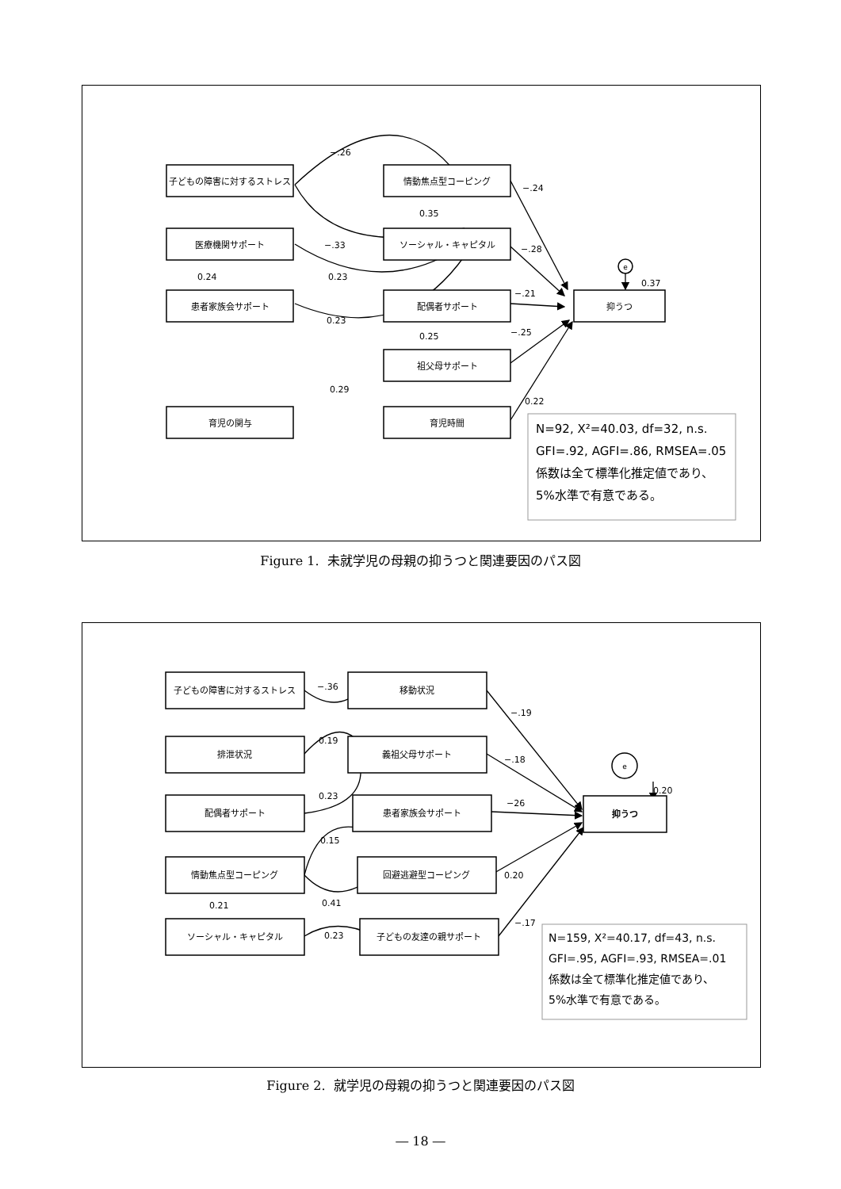子どもの障害に対するストレス
情動焦点型コーピング
医療機関サポート
ソーシャル・キャピタル
患者家族会サポート
配偶者サポート
抑うつ
祖父母サポート
育児の関与
育児時間
e
−.26
−.24
0.35
−.33
−.28
0.23
0.24
0.37
−.21
0.23
−.25
0.25
0.29
0.22
N=92, X²=40.03, df=32, n.s.
GFI=.92, AGFI=.86, RMSEA=.05
係数は全て標準化推定値であり、
5%水準で有意である。
Figure 1. 未就学児の母親の抑うつと関連要因のパス図
子どもの障害に対するストレス
移動状況
排泄状況
義祖父母サポート
配偶者サポート
患者家族会サポート
抑うつ
情動焦点型コーピング
回避逃避型コーピング
ソーシャル・キャピタル
子どもの友達の親サポート
e
−.36
−.19
0.19
−.18
0.23
−26
0.20
0.15
0.20
0.41
0.21
0.23
−.17
N=159, X²=40.17, df=43, n.s.
GFI=.95, AGFI=.93, RMSEA=.01
係数は全て標準化推定値であり、
5%水準で有意である。
Figure 2. 就学児の母親の抑うつと関連要因のパス図
― 18 ―